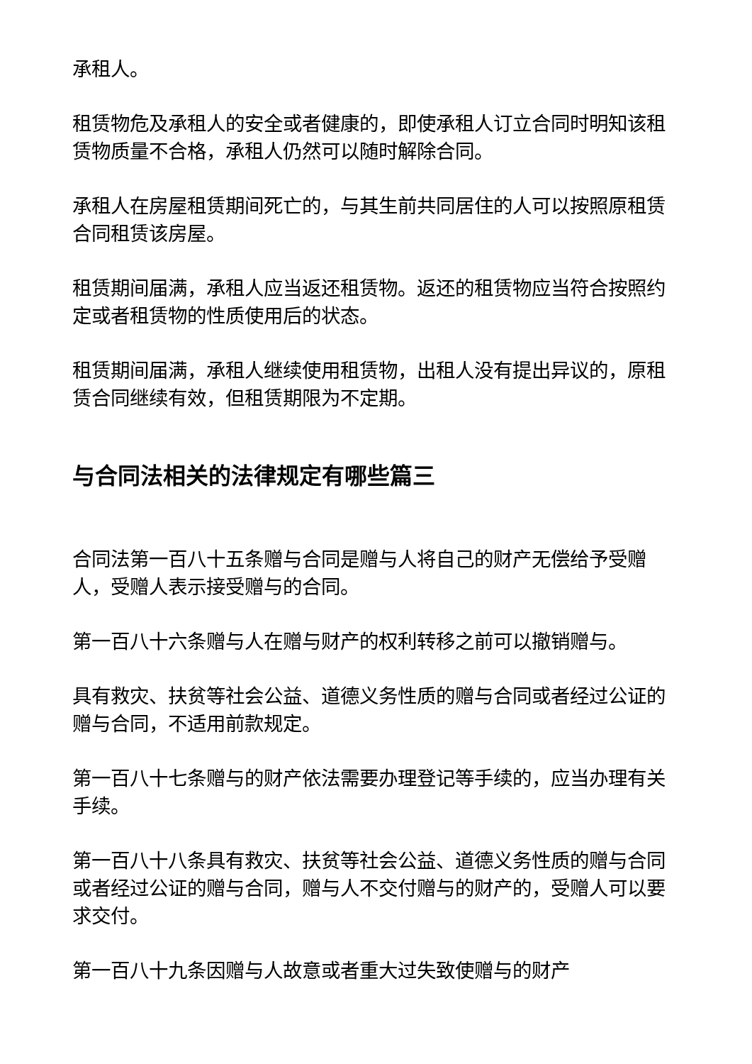承租人。
租赁物危及承租人的安全或者健康的，即使承租人订立合同时明知该租赁物质量不合格，承租人仍然可以随时解除合同。
承租人在房屋租赁期间死亡的，与其生前共同居住的人可以按照原租赁合同租赁该房屋。
租赁期间届满，承租人应当返还租赁物。返还的租赁物应当符合按照约定或者租赁物的性质使用后的状态。
租赁期间届满，承租人继续使用租赁物，出租人没有提出异议的，原租赁合同继续有效，但租赁期限为不定期。
与合同法相关的法律规定有哪些篇三
合同法第一百八十五条赠与合同是赠与人将自己的财产无偿给予受赠人，受赠人表示接受赠与的合同。
第一百八十六条赠与人在赠与财产的权利转移之前可以撤销赠与。
具有救灾、扶贫等社会公益、道德义务性质的赠与合同或者经过公证的赠与合同，不适用前款规定。
第一百八十七条赠与的财产依法需要办理登记等手续的，应当办理有关手续。
第一百八十八条具有救灾、扶贫等社会公益、道德义务性质的赠与合同或者经过公证的赠与合同，赠与人不交付赠与的财产的，受赠人可以要求交付。
第一百八十九条因赠与人故意或者重大过失致使赠与的财产